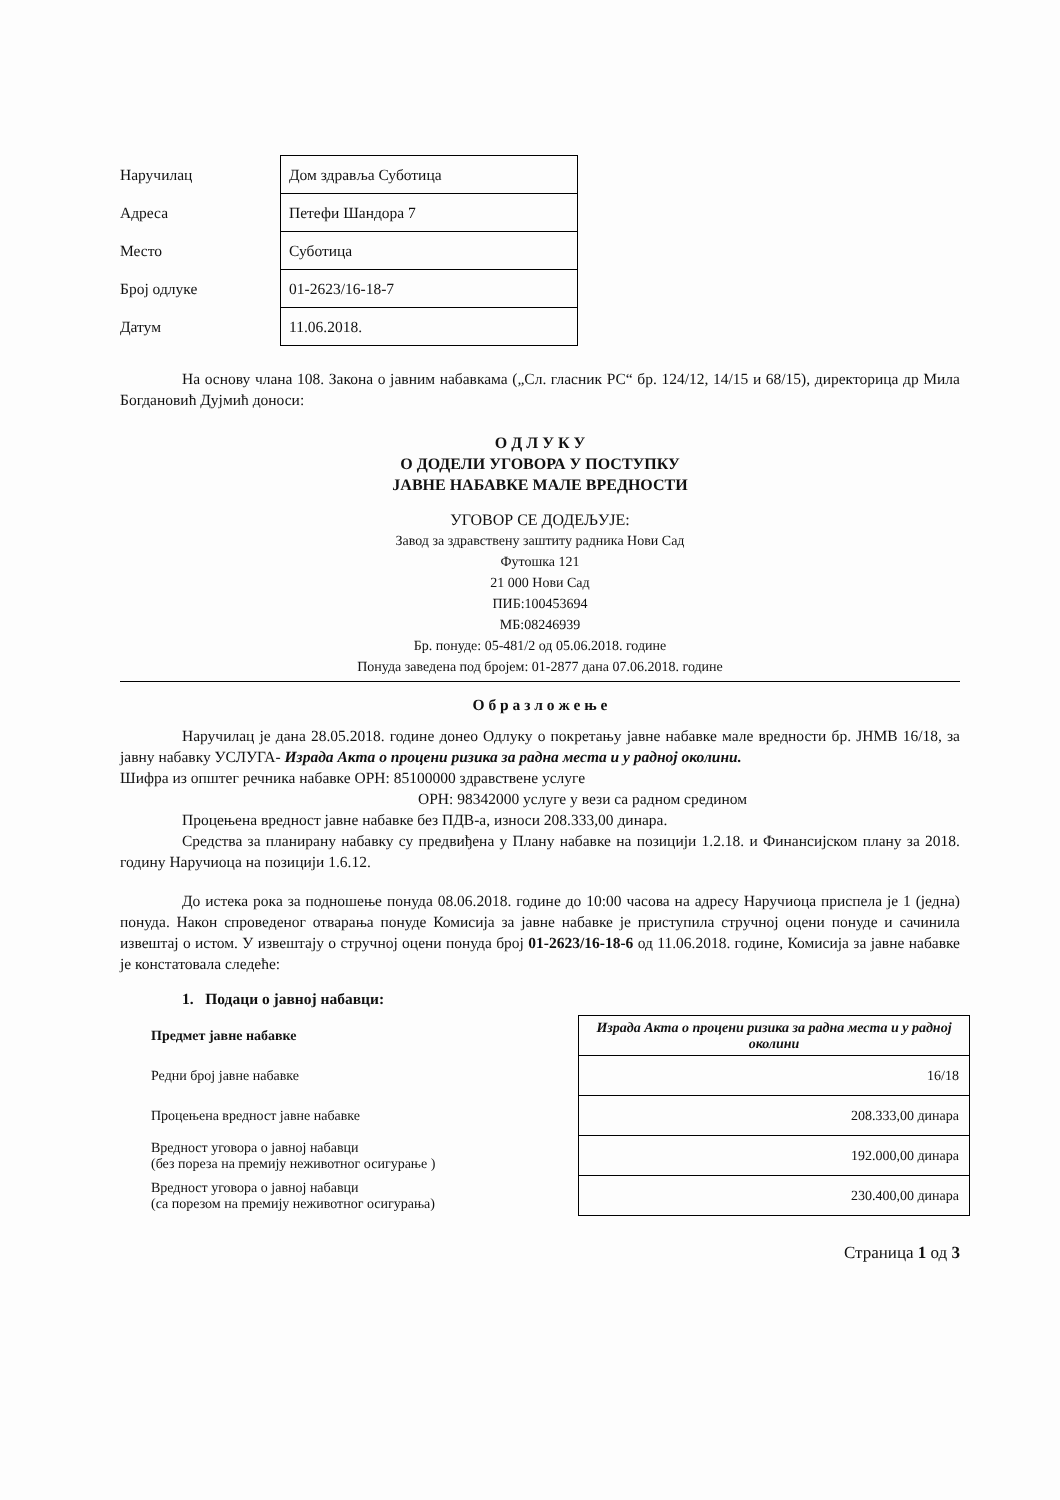| Наручилац | Дом здравља Суботица |
| Адреса | Петефи Шандора 7 |
| Место | Суботица |
| Број одлуке | 01-2623/16-18-7 |
| Датум | 11.06.2018. |
На основу члана 108. Закона о јавним набавкама („Сл. гласник РС“ бр. 124/12, 14/15 и 68/15), директорица др Мила Богдановић Дујмић доноси:
О Д Л У К У
О ДОДЕЛИ УГОВОРА У ПОСТУПКУ
ЈАВНЕ НАБАВКЕ МАЛЕ ВРЕДНОСТИ
УГОВОР СЕ ДОДЕЉУЈЕ:
Завод за здравствену заштиту радника Нови Сад
Футошка 121
21 000 Нови Сад
ПИБ:100453694
МБ:08246939
Бр. понуде: 05-481/2 од 05.06.2018. године
Понуда заведена под бројем: 01-2877 дана 07.06.2018. године
О б р а з л о ж е њ е
Наручилац је дана 28.05.2018. године донео Одлуку о покретању јавне набавке мале вредности бр. ЈНМВ 16/18, за јавну набавку УСЛУГА- Израда Акта о процени ризика за радна места и у радној околини.
Шифра из општег речника набавке ОРН: 85100000 здравствене услуге
ОРН: 98342000 услуге у вези са радном средином
Процењена вредност јавне набавке без ПДВ-а, износи 208.333,00 динара.
Средства за планирану набавку су предвиђена у Плану набавке на позицији 1.2.18. и Финансијском плану за 2018. годину Наручиоца на позицији 1.6.12.
До истека рока за подношење понуда 08.06.2018. године до 10:00 часова на адресу Наручиоца приспела је 1 (једна) понуда. Након спроведеног отварања понуде Комисија за јавне набавке је приступила стручној оцени понуде и сачинила извештај о истом. У извештају о стручној оцени понуда број 01-2623/16-18-6 од 11.06.2018. године, Комисија за јавне набавке је констатовала следеће:
1. Подаци о јавној набавци:
| Предмет јавне набавке | Израда Акта о процени ризика за радна места и у радној околини |
| Редни број јавне набавке | 16/18 |
| Процењена вредност јавне набавке | 208.333,00 динара |
| Вредност уговора о јавној набавци (без пореза на премију неживотног осигурање ) | 192.000,00 динара |
| Вредност уговора о јавној набавци (са порезом на премију неживотног осигурања) | 230.400,00 динара |
Страница 1 од 3